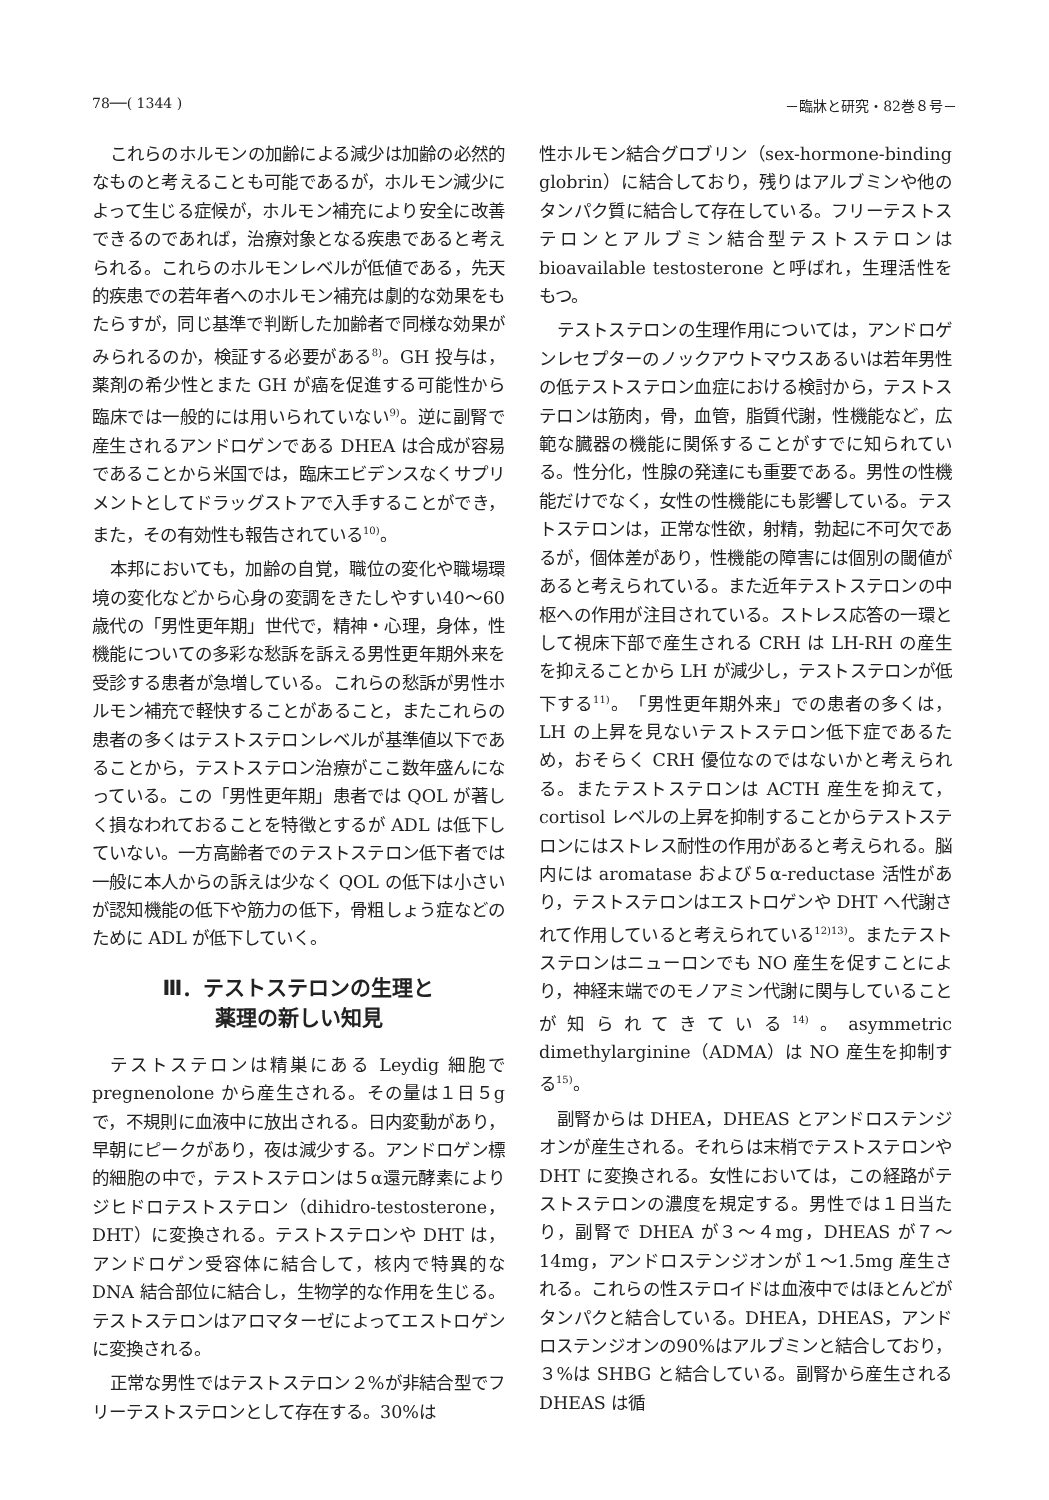78──( 1344 ) －臨牀と研究・82巻８号－
これらのホルモンの加齢による減少は加齢の必然的なものと考えることも可能であるが，ホルモン減少によって生じる症候が，ホルモン補充により安全に改善できるのであれば，治療対象となる疾患であると考えられる。これらのホルモンレベルが低値である，先天的疾患での若年者へのホルモン補充は劇的な効果をもたらすが，同じ基準で判断した加齢者で同様な効果がみられるのか，検証する必要がある<sup>8)</sup>。GH 投与は，薬剤の希少性とまた GH が癌を促進する可能性から臨床では一般的には用いられていない<sup>9)</sup>。逆に副腎で産生されるアンドロゲンである DHEA は合成が容易であることから米国では，臨床エビデンスなくサプリメントとしてドラッグストアで入手することができ，また，その有効性も報告されている<sup>10)</sup>。
本邦においても，加齢の自覚，職位の変化や職場環境の変化などから心身の変調をきたしやすい40～60歳代の「男性更年期」世代で，精神・心理，身体，性機能についての多彩な愁訴を訴える男性更年期外来を受診する患者が急増している。これらの愁訴が男性ホルモン補充で軽快することがあること，またこれらの患者の多くはテストステロンレベルが基準値以下であることから，テストステロン治療がここ数年盛んになっている。この「男性更年期」患者では QOL が著しく損なわれておることを特徴とするが ADL は低下していない。一方高齢者でのテストステロン低下者では一般に本人からの訴えは少なく QOL の低下は小さいが認知機能の低下や筋力の低下，骨粗しょう症などのために ADL が低下していく。
Ⅲ．テストステロンの生理と
薬理の新しい知見
テストステロンは精巣にある Leydig 細胞で pregnenolone から産生される。その量は１日５g で，不規則に血液中に放出される。日内変動があり，早朝にピークがあり，夜は減少する。アンドロゲン標的細胞の中で，テストステロンは５α還元酵素によりジヒドロテストステロン（dihidro-testosterone，DHT）に変換される。テストステロンや DHT は，アンドロゲン受容体に結合して，核内で特異的な DNA 結合部位に結合し，生物学的な作用を生じる。テストステロンはアロマターゼによってエストロゲンに変換される。
正常な男性ではテストステロン２%が非結合型でフリーテストステロンとして存在する。30%は
性ホルモン結合グロブリン（sex-hormone-binding globrin）に結合しており，残りはアルブミンや他のタンパク質に結合して存在している。フリーテストステロンとアルブミン結合型テストステロンは bioavailable testosterone と呼ばれ，生理活性をもつ。
テストステロンの生理作用については，アンドロゲンレセプターのノックアウトマウスあるいは若年男性の低テストステロン血症における検討から，テストステロンは筋肉，骨，血管，脂質代謝，性機能など，広範な臓器の機能に関係することがすでに知られている。性分化，性腺の発達にも重要である。男性の性機能だけでなく，女性の性機能にも影響している。テストステロンは，正常な性欲，射精，勃起に不可欠であるが，個体差があり，性機能の障害には個別の閾値があると考えられている。また近年テストステロンの中枢への作用が注目されている。ストレス応答の一環として視床下部で産生される CRH は LH-RH の産生を抑えることから LH が減少し，テストステロンが低下する<sup>11)</sup>。「男性更年期外来」での患者の多くは，LH の上昇を見ないテストステロン低下症であるため，おそらく CRH 優位なのではないかと考えられる。またテストステロンは ACTH 産生を抑えて，cortisol レベルの上昇を抑制することからテストステロンにはストレス耐性の作用があると考えられる。脳内には aromatase および５α-reductase 活性があり，テストステロンはエストロゲンや DHT へ代謝されて作用していると考えられている<sup>12)13)</sup>。またテストステロンはニューロンでも NO 産生を促すことにより，神経末端でのモノアミン代謝に関与していることが知られてきている<sup>14)</sup>。asymmetric dimethylarginine（ADMA）は NO 産生を抑制する<sup>15)</sup>。
副腎からは DHEA，DHEAS とアンドロステンジオンが産生される。それらは末梢でテストステロンや DHT に変換される。女性においては，この経路がテストステロンの濃度を規定する。男性では１日当たり，副腎で DHEA が３～４mg，DHEAS が７～14mg，アンドロステンジオンが１～1.5mg 産生される。これらの性ステロイドは血液中ではほとんどがタンパクと結合している。DHEA，DHEAS，アンドロステンジオンの90%はアルブミンと結合しており，３%は SHBG と結合している。副腎から産生される DHEAS は循